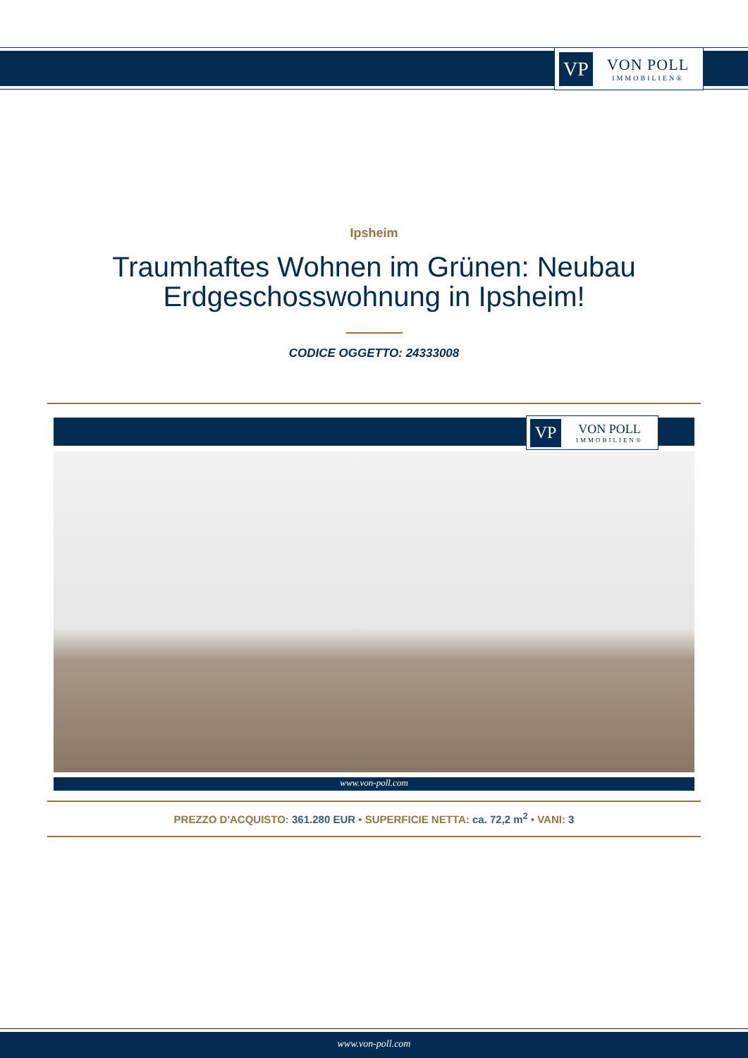VP
VON POLL
IMMOBILIEN®
Ipsheim
Traumhaftes Wohnen im Grünen: Neubau Erdgeschosswohnung in Ipsheim!
CODICE OGGETTO: 24333008
VP
VON POLL
IMMOBILIEN®
www.von-poll.com
PREZZO D'ACQUISTO: 361.280 EUR • SUPERFICIE NETTA: ca. 72,2 m<sup>2</sup> • VANI: 3
www.von-poll.com